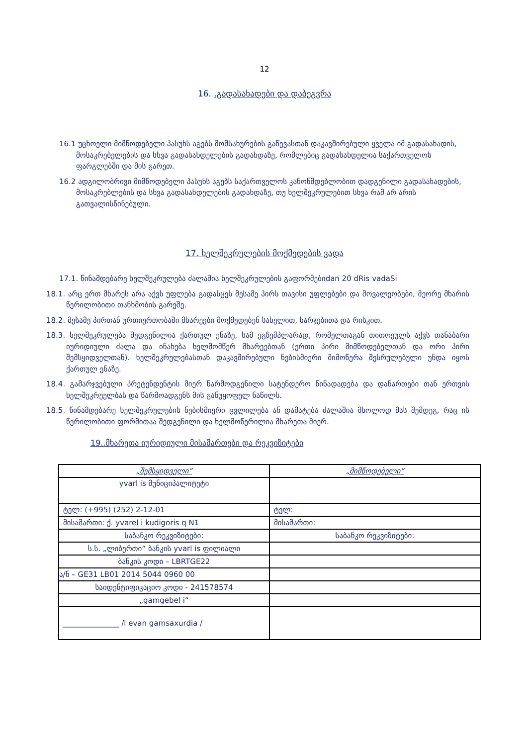12
16. .გადასახადები და დაბეგვრა
16.1 უცხოელი მიმწოდებელი პასუხს აგებს მომსახურების გაწევასთან დაკავშირებული ყველა იმ გადასახადის, მოსაკრებელების და სხვა გადასახდელების გადახდაზე, რომლებიც გადასახდელია საქართველოს ფარგლებში და მის გარეთ.
16.2 ადგილობრივი მიმწოდებელი პასუხს აგებს საქართველოს კანონმდებლობით დადგენილი გადასახადების, მოსაკრებლების და სხვა გადასახდელების გადახდაზე, თუ ხელშეკრულებით სხვა რამ არ არის გათვალისწინებული.
17. ხელშეკრულების მოქმედების ვადა
17.1. წინამდებარე ხელშეკრულება ძალაშია ხელშეკრულების გაფორმებიdan 20 dRis vadaSi
18.1. არც ერთ მხარეს არა აქვს უფლება გადასცეს მესამე პირს თავისი უფლებები და მოვალეობები, მეორე მხარის წერილობითი თანხმობის გარეშე.
18.2. მესამე პირთან ურთიერთობაში მხარეები მოქმედებენ სახელით, ხარჯებითა და რისკით.
18.3. ხელშეკრულება შედგენილია ქართულ ენაზე, სამ ეგზემპლარად, რომელთაგან თითოეულს აქვს თანაბარი იურიდიული ძალა და ინახება ხელმომწერ მხარეებთან (ერთი პირი მიმწოდებელთან და ორი პირი შემსყიდველთან). ხელშეკრულებასთან დაკავშირებული ნებისმიერი მიმოწერა შესრულებული უნდა იყოს ქართულ ენაზე.
18.4. გამარჯვებული პრეტენდენტის მიერ წარმოდგენილი სატენდერო წინადადება და დანართები თან ერთვის ხელშეკრუელბას და წარმოადგენს მის განუყოფელ ნაწილს.
18.5. წინამდებარე ხელშეკრულების ნებისმიერი ცვლილება ან დამატება ძალაშია მხოლოდ მას შემდეგ, რაც ის წერილობითი ფორმითაა შედგენილი და ხელმოწერილია მხარეთა მიერ.
19..მხარეთა იურიდიული მისამართები და რეკვიზიტები
| „შემსყიდველი“ | „მიმწოდებელი“ |
| yvarl is მუნიციპალიტეტი | |
| ტელ: (+995) (252) 2-12-01 | ტელ: |
| მისამართი: ქ. yvarel i kudigoris q N1 | მისამართი: |
| საბანკო რეკვიზიტები: | საბანკო რეკვიზიტები: |
| ს.ს. „ლიბერთი“ ბანკის yvarl is ფილიალი | |
| ბანკის კოდი – LBRTGE22 | |
| ა/ნ – GE31 LB01 2014 5044 0960 00 | |
| საიდენტიფიკაციო კოდი - 241578574 | |
| „gamgebel i“ | |
| _______________ /l evan gamsaxurdia / | |